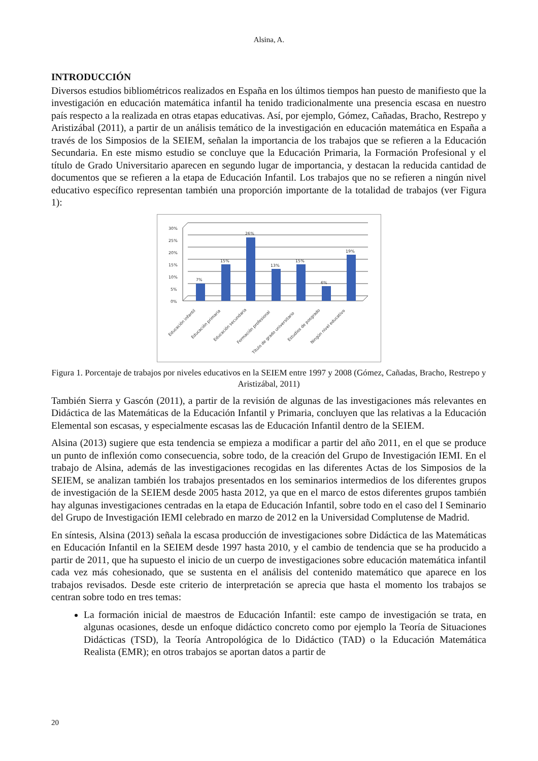Alsina, A.
INTRODUCCIÓN
Diversos estudios bibliométricos realizados en España en los últimos tiempos han puesto de manifiesto que la investigación en educación matemática infantil ha tenido tradicionalmente una presencia escasa en nuestro país respecto a la realizada en otras etapas educativas. Así, por ejemplo, Gómez, Cañadas, Bracho, Restrepo y Aristizábal (2011), a partir de un análisis temático de la investigación en educación matemática en España a través de los Simposios de la SEIEM, señalan la importancia de los trabajos que se refieren a la Educación Secundaria. En este mismo estudio se concluye que la Educación Primaria, la Formación Profesional y el título de Grado Universitario aparecen en segundo lugar de importancia, y destacan la reducida cantidad de documentos que se refieren a la etapa de Educación Infantil. Los trabajos que no se refieren a ningún nivel educativo específico representan también una proporción importante de la totalidad de trabajos (ver Figura 1):
30%
25%
20%
15%
10%
5%
0%
7%
15%
26%
13%
15%
6%
19%
Educación infantil
Educación primaria
Educación secundaria
Formación profesional
Título de grado universitario
Estudios de posgrado
Ningún nivel educativo
Figura 1. Porcentaje de trabajos por niveles educativos en la SEIEM entre 1997 y 2008 (Gómez, Cañadas, Bracho, Restrepo y Aristizábal, 2011)
También Sierra y Gascón (2011), a partir de la revisión de algunas de las investigaciones más relevantes en Didáctica de las Matemáticas de la Educación Infantil y Primaria, concluyen que las relativas a la Educación Elemental son escasas, y especialmente escasas las de Educación Infantil dentro de la SEIEM.
Alsina (2013) sugiere que esta tendencia se empieza a modificar a partir del año 2011, en el que se produce un punto de inflexión como consecuencia, sobre todo, de la creación del Grupo de Investigación IEMI. En el trabajo de Alsina, además de las investigaciones recogidas en las diferentes Actas de los Simposios de la SEIEM, se analizan también los trabajos presentados en los seminarios intermedios de los diferentes grupos de investigación de la SEIEM desde 2005 hasta 2012, ya que en el marco de estos diferentes grupos también hay algunas investigaciones centradas en la etapa de Educación Infantil, sobre todo en el caso del I Seminario del Grupo de Investigación IEMI celebrado en marzo de 2012 en la Universidad Complutense de Madrid.
En síntesis, Alsina (2013) señala la escasa producción de investigaciones sobre Didáctica de las Matemáticas en Educación Infantil en la SEIEM desde 1997 hasta 2010, y el cambio de tendencia que se ha producido a partir de 2011, que ha supuesto el inicio de un cuerpo de investigaciones sobre educación matemática infantil cada vez más cohesionado, que se sustenta en el análisis del contenido matemático que aparece en los trabajos revisados. Desde este criterio de interpretación se aprecia que hasta el momento los trabajos se centran sobre todo en tres temas:
La formación inicial de maestros de Educación Infantil: este campo de investigación se trata, en algunas ocasiones, desde un enfoque didáctico concreto como por ejemplo la Teoría de Situaciones Didácticas (TSD), la Teoría Antropológica de lo Didáctico (TAD) o la Educación Matemática Realista (EMR); en otros trabajos se aportan datos a partir de
20